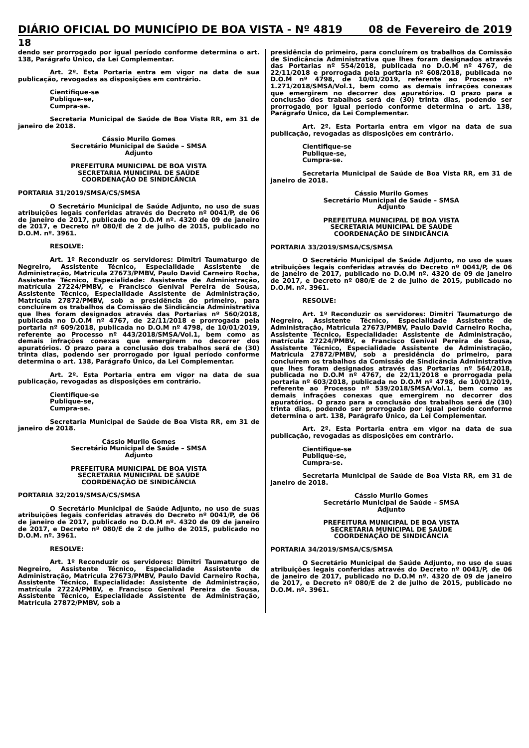DIÁRIO OFICIAL DO MUNICÍPIO DE BOA VISTA - Nº 4819 08 de Fevereiro de 2019
18
dendo ser prorrogado por igual período conforme determina o art. 138, Parágrafo Único, da Lei Complementar.
Art. 2º. Esta Portaria entra em vigor na data de sua publicação, revogadas as disposições em contrário.
Cientifique-se
Publique-se,
Cumpra-se.
Secretaria Municipal de Saúde de Boa Vista RR, em 31 de janeiro de 2018.
Cássio Murilo Gomes
Secretário Municipal de Saúde – SMSA
Adjunto
PREFEITURA MUNICIPAL DE BOA VISTA
SECRETARIA MUNICIPAL DE SAÚDE
COORDENAÇÃO DE SINDICÂNCIA
PORTARIA 31/2019/SMSA/CS/SMSA
O Secretário Municipal de Saúde Adjunto, no uso de suas atribuições legais conferidas através do Decreto nº 0041/P, de 06 de janeiro de 2017, publicado no D.O.M nº. 4320 de 09 de janeiro de 2017, e Decreto nº 080/E de 2 de julho de 2015, publicado no D.O.M. nº. 3961.
RESOLVE:
Art. 1º Reconduzir os servidores: Dimitri Taumaturgo de Negreiro, Assistente Técnico, Especialidade Assistente de Administração, Matricula 27673/PMBV, Paulo David Carneiro Rocha, Assistente Técnico, Especialidade: Assistente de Administração, matrícula 27224/PMBV, e Francisco Genival Pereira de Sousa, Assistente Técnico, Especialidade Assistente de Administração, Matricula 27872/PMBV, sob a presidência do primeiro, para concluírem os trabalhos da Comissão de Sindicância Administrativa que lhes foram designados através das Portarias nº 560/2018, publicada no D.O.M nº 4767, de 22/11/2018 e prorrogada pela portaria nº 609/2018, publicada no D.O.M nº 4798, de 10/01/2019, referente ao Processo nº 443/2018/SMSA/Vol.1, bem como as demais infrações conexas que emergirem no decorrer dos apuratórios. O prazo para a conclusão dos trabalhos será de (30) trinta dias, podendo ser prorrogado por igual período conforme determina o art. 138, Parágrafo Único, da Lei Complementar.
Art. 2º. Esta Portaria entra em vigor na data de sua publicação, revogadas as disposições em contrário.
Cientifique-se
Publique-se,
Cumpra-se.
Secretaria Municipal de Saúde de Boa Vista RR, em 31 de janeiro de 2018.
Cássio Murilo Gomes
Secretário Municipal de Saúde – SMSA
Adjunto
PREFEITURA MUNICIPAL DE BOA VISTA
SECRETARIA MUNICIPAL DE SAÚDE
COORDENAÇÃO DE SINDICÂNCIA
PORTARIA 32/2019/SMSA/CS/SMSA
O Secretário Municipal de Saúde Adjunto, no uso de suas atribuições legais conferidas através do Decreto nº 0041/P, de 06 de janeiro de 2017, publicado no D.O.M nº. 4320 de 09 de janeiro de 2017, e Decreto nº 080/E de 2 de julho de 2015, publicado no D.O.M. nº. 3961.
RESOLVE:
Art. 1º Reconduzir os servidores: Dimitri Taumaturgo de Negreiro, Assistente Técnico, Especialidade Assistente de Administração, Matricula 27673/PMBV, Paulo David Carneiro Rocha, Assistente Técnico, Especialidade: Assistente de Administração, matrícula 27224/PMBV, e Francisco Genival Pereira de Sousa, Assistente Técnico, Especialidade Assistente de Administração, Matricula 27872/PMBV, sob a
presidência do primeiro, para concluírem os trabalhos da Comissão de Sindicância Administrativa que lhes foram designados através das Portarias nº 554/2018, publicada no D.O.M nº 4767, de 22/11/2018 e prorrogada pela portaria nº 608/2018, publicada no D.O.M nº 4798, de 10/01/2019, referente ao Processo nº 1.271/2018/SMSA/Vol.1, bem como as demais infrações conexas que emergirem no decorrer dos apuratórios. O prazo para a conclusão dos trabalhos será de (30) trinta dias, podendo ser prorrogado por igual período conforme determina o art. 138, Parágrafo Único, da Lei Complementar.
Art. 2º. Esta Portaria entra em vigor na data de sua publicação, revogadas as disposições em contrário.
Cientifique-se
Publique-se,
Cumpra-se.
Secretaria Municipal de Saúde de Boa Vista RR, em 31 de janeiro de 2018.
Cássio Murilo Gomes
Secretário Municipal de Saúde – SMSA
Adjunto
PREFEITURA MUNICIPAL DE BOA VISTA
SECRETARIA MUNICIPAL DE SAÚDE
COORDENAÇÃO DE SINDICÂNCIA
PORTARIA 33/2019/SMSA/CS/SMSA
O Secretário Municipal de Saúde Adjunto, no uso de suas atribuições legais conferidas através do Decreto nº 0041/P, de 06 de janeiro de 2017, publicado no D.O.M nº. 4320 de 09 de janeiro de 2017, e Decreto nº 080/E de 2 de julho de 2015, publicado no D.O.M. nº. 3961.
RESOLVE:
Art. 1º Reconduzir os servidores: Dimitri Taumaturgo de Negreiro, Assistente Técnico, Especialidade Assistente de Administração, Matricula 27673/PMBV, Paulo David Carneiro Rocha, Assistente Técnico, Especialidade: Assistente de Administração, matrícula 27224/PMBV, e Francisco Genival Pereira de Sousa, Assistente Técnico, Especialidade Assistente de Administração, Matricula 27872/PMBV, sob a presidência do primeiro, para concluírem os trabalhos da Comissão de Sindicância Administrativa que lhes foram designados através das Portarias nº 564/2018, publicada no D.O.M nº 4767, de 22/11/2018 e prorrogada pela portaria nº 603/2018, publicada no D.O.M nº 4798, de 10/01/2019, referente ao Processo nº 539/2018/SMSA/Vol.1, bem como as demais infrações conexas que emergirem no decorrer dos apuratórios. O prazo para a conclusão dos trabalhos será de (30) trinta dias, podendo ser prorrogado por igual período conforme determina o art. 138, Parágrafo Único, da Lei Complementar.
Art. 2º. Esta Portaria entra em vigor na data de sua publicação, revogadas as disposições em contrário.
Cientifique-se
Publique-se,
Cumpra-se.
Secretaria Municipal de Saúde de Boa Vista RR, em 31 de janeiro de 2018.
Cássio Murilo Gomes
Secretário Municipal de Saúde – SMSA
Adjunto
PREFEITURA MUNICIPAL DE BOA VISTA
SECRETARIA MUNICIPAL DE SAÚDE
COORDENAÇÃO DE SINDICÂNCIA
PORTARIA 34/2019/SMSA/CS/SMSA
O Secretário Municipal de Saúde Adjunto, no uso de suas atribuições legais conferidas através do Decreto nº 0041/P, de 06 de janeiro de 2017, publicado no D.O.M nº. 4320 de 09 de janeiro de 2017, e Decreto nº 080/E de 2 de julho de 2015, publicado no D.O.M. nº. 3961.